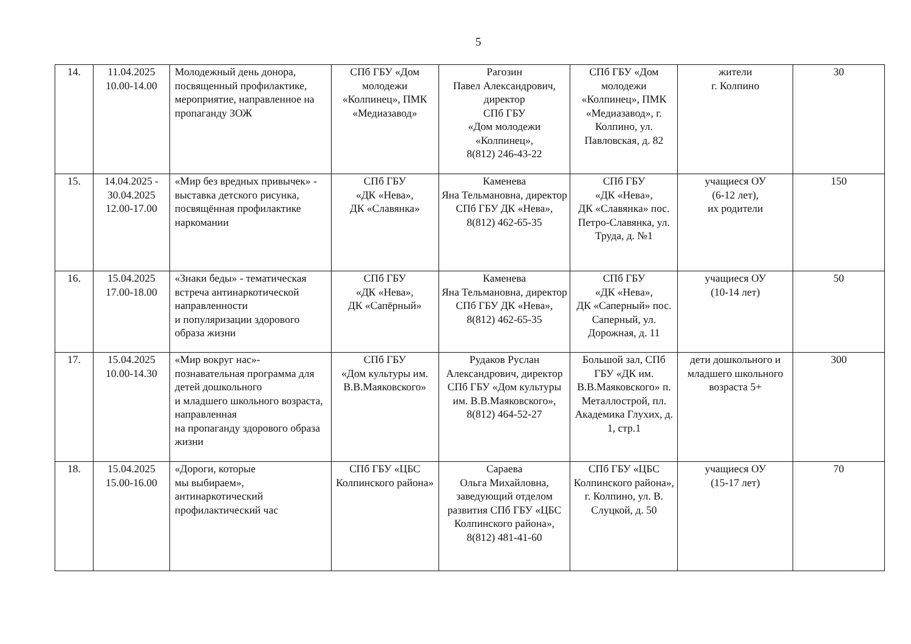5
| 14. | 11.04.2025 10.00-14.00 | Молодежный день донора, посвященный профилактике, мероприятие, направленное на пропаганду ЗОЖ | СПб ГБУ «Дом молодежи «Колпинец», ПМК «Медиазавод» | Рагозин Павел Александрович, директор СПб ГБУ «Дом молодежи «Колпинец», 8(812) 246-43-22 | СПб ГБУ «Дом молодежи «Колпинец», ПМК «Медиазавод», г. Колпино, ул. Павловская, д. 82 | жители г. Колпино | 30 |
| 15. | 14.04.2025 - 30.04.2025 12.00-17.00 | «Мир без вредных привычек» - выставка детского рисунка, посвящённая профилактике наркомании | СПб ГБУ «ДК «Нева», ДК «Славянка» | Каменева Яна Тельмановна, директор СПб ГБУ ДК «Нева», 8(812) 462-65-35 | СПб ГБУ «ДК «Нева», ДК «Славянка» пос. Петро-Славянка, ул. Труда, д. №1 | учащиеся ОУ (6-12 лет), их родители | 150 |
| 16. | 15.04.2025 17.00-18.00 | «Знаки беды» - тематическая встреча антинаркотической направленности и популяризации здорового образа жизни | СПб ГБУ «ДК «Нева», ДК «Сапёрный» | Каменева Яна Тельмановна, директор СПб ГБУ ДК «Нева», 8(812) 462-65-35 | СПб ГБУ «ДК «Нева», ДК «Саперный» пос. Саперный, ул. Дорожная, д. 11 | учащиеся ОУ (10-14 лет) | 50 |
| 17. | 15.04.2025 10.00-14.30 | «Мир вокруг нас»- познавательная программа для детей дошкольного и младшего школьного возраста, направленная на пропаганду здорового образа жизни | СПб ГБУ «Дом культуры им. В.В.Маяковского» | Рудаков Руслан Александрович, директор СПб ГБУ «Дом культуры им. В.В.Маяковского», 8(812) 464-52-27 | Большой зал, СПб ГБУ «ДК им. В.В.Маяковского» п. Металлострой, пл. Академика Глухих, д. 1, стр.1 | дети дошкольного и младшего школьного возраста 5+ | 300 |
| 18. | 15.04.2025 15.00-16.00 | «Дороги, которые мы выбираем», антинаркотический профилактический час | СПб ГБУ «ЦБС Колпинского района» | Сараева Ольга Михайловна, заведующий отделом развития СПб ГБУ «ЦБС Колпинского района», 8(812) 481-41-60 | СПб ГБУ «ЦБС Колпинского района», г. Колпино, ул. В. Слуцкой, д. 50 | учащиеся ОУ (15-17 лет) | 70 |